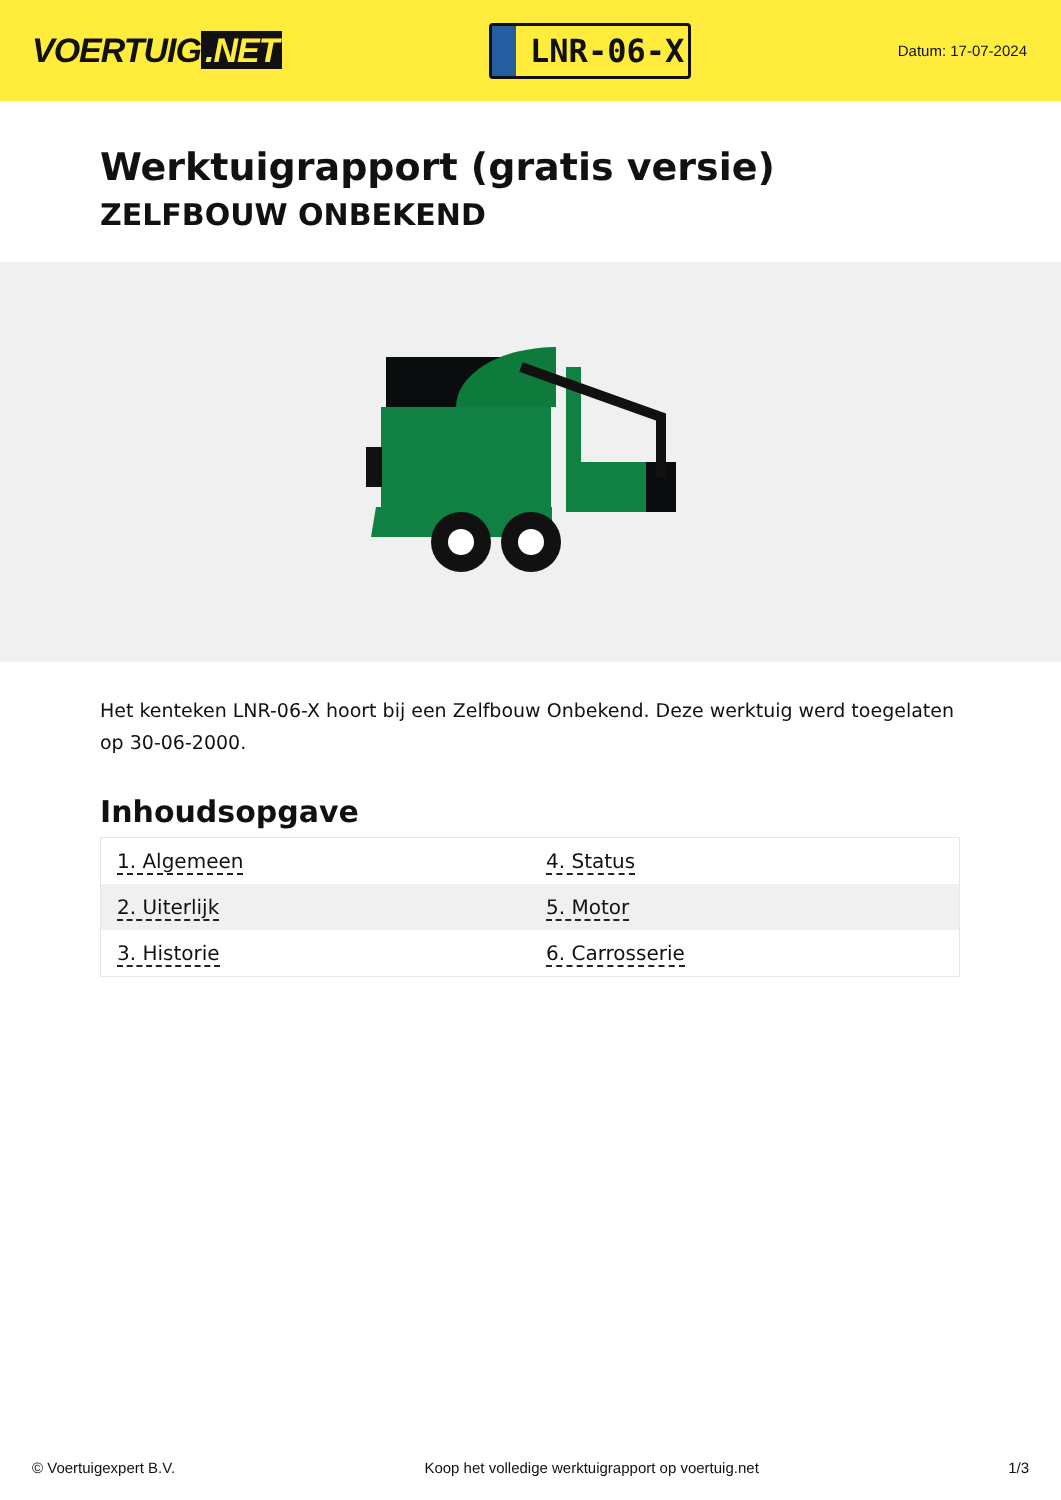VOERTUIG.NET
LNR-06-X
Datum: 17-07-2024
Werktuigrapport (gratis versie)
ZELFBOUW ONBEKEND
Het kenteken LNR-06-X hoort bij een Zelfbouw Onbekend. Deze werktuig werd toegelaten op 30-06-2000.
Inhoudsopgave
| 1. Algemeen | 4. Status |
| 2. Uiterlijk | 5. Motor |
| 3. Historie | 6. Carrosserie |
© Voertuigexpert B.V. Koop het volledige werktuigrapport op voertuig.net 1/3